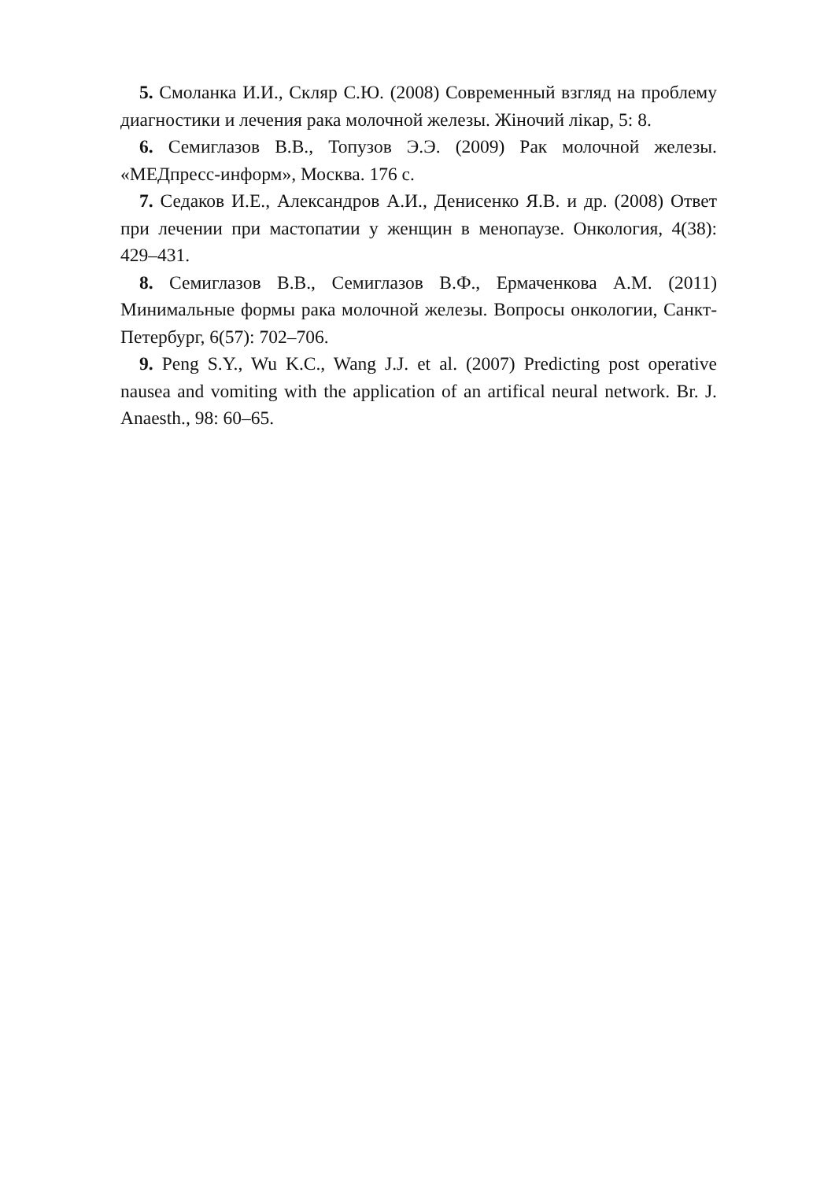5. Смоланка И.И., Скляр С.Ю. (2008) Современный взгляд на проблему диагностики и лечения рака молочной железы. Жіночий лікар, 5: 8.
6. Семиглазов В.В., Топузов Э.Э. (2009) Рак молочной железы. «МЕДпресс-информ», Москва. 176 с.
7. Седаков И.Е., Александров А.И., Денисенко Я.В. и др. (2008) Ответ при лечении при мастопатии у женщин в менопаузе. Онкология, 4(38): 429–431.
8. Семиглазов В.В., Семиглазов В.Ф., Ермаченкова А.М. (2011) Минимальные формы рака молочной железы. Вопросы онкологии, Санкт-Петербург, 6(57): 702–706.
9. Peng S.Y., Wu K.C., Wang J.J. et al. (2007) Predicting post operative nausea and vomiting with the application of an artifical neural network. Br. J. Anaesth., 98: 60–65.